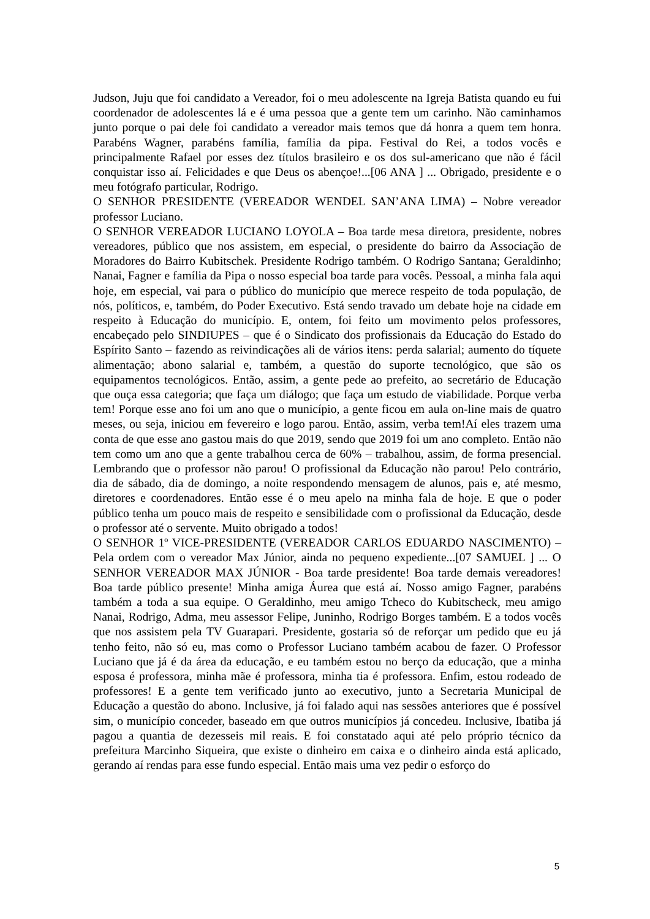Judson, Juju que foi candidato a Vereador, foi o meu adolescente na Igreja Batista quando eu fui coordenador de adolescentes lá e é uma pessoa que a gente tem um carinho. Não caminhamos junto porque o pai dele foi candidato a vereador mais temos que dá honra a quem tem honra. Parabéns Wagner, parabéns família, família da pipa. Festival do Rei, a todos vocês e principalmente Rafael por esses dez títulos brasileiro e os dos sul-americano que não é fácil conquistar isso aí. Felicidades e que Deus os abençoe!...[06 ANA ] ... Obrigado, presidente e o meu fotógrafo particular, Rodrigo.
O SENHOR PRESIDENTE (VEREADOR WENDEL SAN’ANA LIMA) – Nobre vereador professor Luciano.
O SENHOR VEREADOR LUCIANO LOYOLA – Boa tarde mesa diretora, presidente, nobres vereadores, público que nos assistem, em especial, o presidente do bairro da Associação de Moradores do Bairro Kubitschek. Presidente Rodrigo também. O Rodrigo Santana; Geraldinho; Nanai, Fagner e família da Pipa o nosso especial boa tarde para vocês. Pessoal, a minha fala aqui hoje, em especial, vai para o público do município que merece respeito de toda população, de nós, políticos, e, também, do Poder Executivo. Está sendo travado um debate hoje na cidade em respeito à Educação do município. E, ontem, foi feito um movimento pelos professores, encabeçado pelo SINDIUPES – que é o Sindicato dos profissionais da Educação do Estado do Espírito Santo – fazendo as reivindicações ali de vários itens: perda salarial; aumento do tíquete alimentação; abono salarial e, também, a questão do suporte tecnológico, que são os equipamentos tecnológicos. Então, assim, a gente pede ao prefeito, ao secretário de Educação que ouça essa categoria; que faça um diálogo; que faça um estudo de viabilidade. Porque verba tem! Porque esse ano foi um ano que o município, a gente ficou em aula on-line mais de quatro meses, ou seja, iniciou em fevereiro e logo parou. Então, assim, verba tem!Aí eles trazem uma conta de que esse ano gastou mais do que 2019, sendo que 2019 foi um ano completo. Então não tem como um ano que a gente trabalhou cerca de 60% – trabalhou, assim, de forma presencial. Lembrando que o professor não parou! O profissional da Educação não parou! Pelo contrário, dia de sábado, dia de domingo, a noite respondendo mensagem de alunos, pais e, até mesmo, diretores e coordenadores. Então esse é o meu apelo na minha fala de hoje. E que o poder público tenha um pouco mais de respeito e sensibilidade com o profissional da Educação, desde o professor até o servente. Muito obrigado a todos!
O SENHOR 1º VICE-PRESIDENTE (VEREADOR CARLOS EDUARDO NASCIMENTO) – Pela ordem com o vereador Max Júnior, ainda no pequeno expediente...[07 SAMUEL ] ... O SENHOR VEREADOR MAX JÚNIOR - Boa tarde presidente! Boa tarde demais vereadores! Boa tarde público presente! Minha amiga Áurea que está aí. Nosso amigo Fagner, parabéns também a toda a sua equipe. O Geraldinho, meu amigo Tcheco do Kubitscheck, meu amigo Nanai, Rodrigo, Adma, meu assessor Felipe, Juninho, Rodrigo Borges também. E a todos vocês que nos assistem pela TV Guarapari. Presidente, gostaria só de reforçar um pedido que eu já tenho feito, não só eu, mas como o Professor Luciano também acabou de fazer. O Professor Luciano que já é da área da educação, e eu também estou no berço da educação, que a minha esposa é professora, minha mãe é professora, minha tia é professora. Enfim, estou rodeado de professores! E a gente tem verificado junto ao executivo, junto a Secretaria Municipal de Educação a questão do abono. Inclusive, já foi falado aqui nas sessões anteriores que é possível sim, o município conceder, baseado em que outros municípios já concedeu. Inclusive, Ibatiba já pagou a quantia de dezesseis mil reais. E foi constatado aqui até pelo próprio técnico da prefeitura Marcinho Siqueira, que existe o dinheiro em caixa e o dinheiro ainda está aplicado, gerando aí rendas para esse fundo especial. Então mais uma vez pedir o esforço do
5